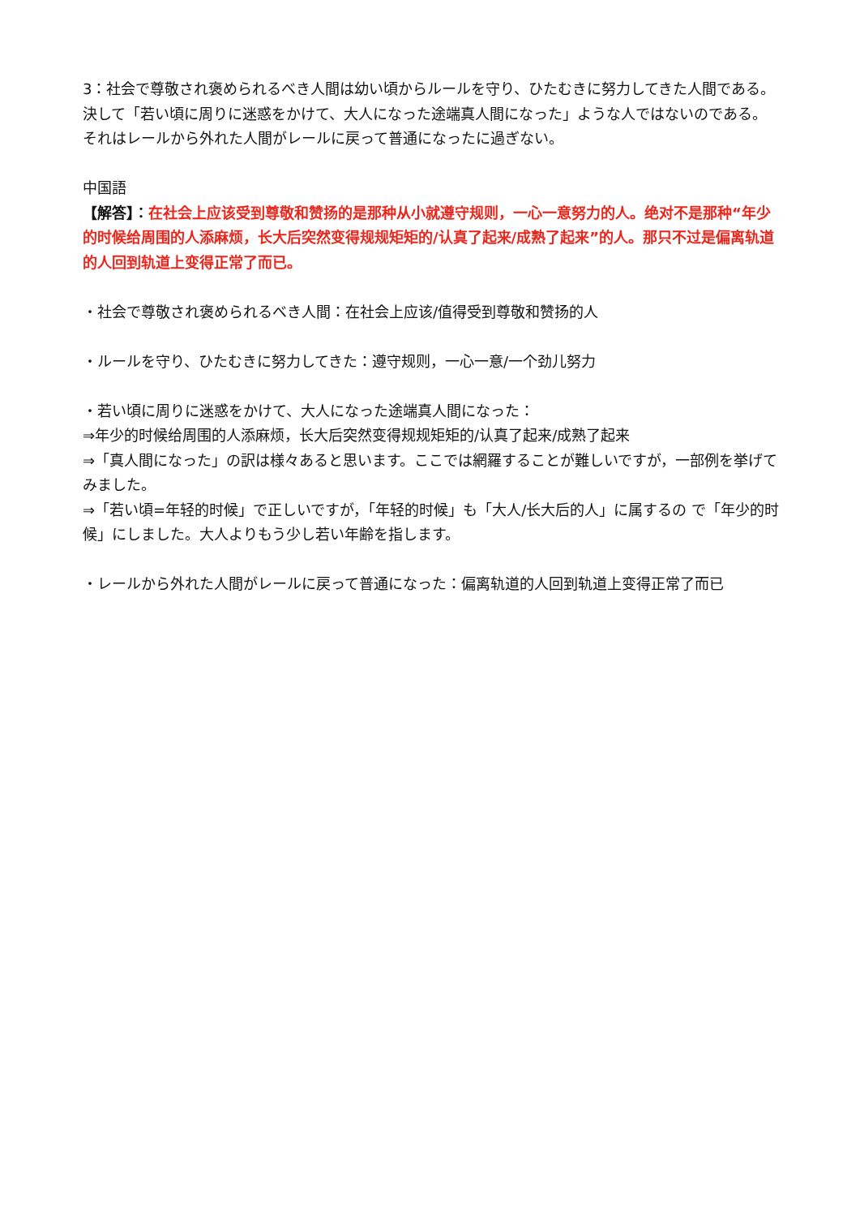3：社会で尊敬され褒められるべき人間は幼い頃からルールを守り、ひたむきに努力してきた人間である。決して「若い頃に周りに迷惑をかけて、大人になった途端真人間になった」ような人ではないのである。それはレールから外れた人間がレールに戻って普通になったに過ぎない。
中国語
【解答】：在社会上应该受到尊敬和赞扬的是那种从小就遵守规则，一心一意努力的人。绝对不是那种“年少的时候给周围的人添麻烦，长大后突然变得规规矩矩的/认真了起来/成熟了起来”的人。那只不过是偏离轨道的人回到轨道上变得正常了而已。
・社会で尊敬され褒められるべき人間：在社会上应该/值得受到尊敬和赞扬的人
・ルールを守り、ひたむきに努力してきた：遵守规则，一心一意/一个劲儿努力
・若い頃に周りに迷惑をかけて、大人になった途端真人間になった：
⇒年少的时候给周围的人添麻烦，长大后突然变得规规矩矩的/认真了起来/成熟了起来
⇒「真人間になった」の訳は様々あると思います。ここでは網羅することが難しいですが，一部例を挙げてみました。
⇒「若い頃=年轻的时候」で正しいですが，「年轻的时候」も「大人/长大后的人」に属するの で「年少的时候」にしました。大人よりもう少し若い年齢を指します。
・レールから外れた人間がレールに戻って普通になった：偏离轨道的人回到轨道上变得正常了而已